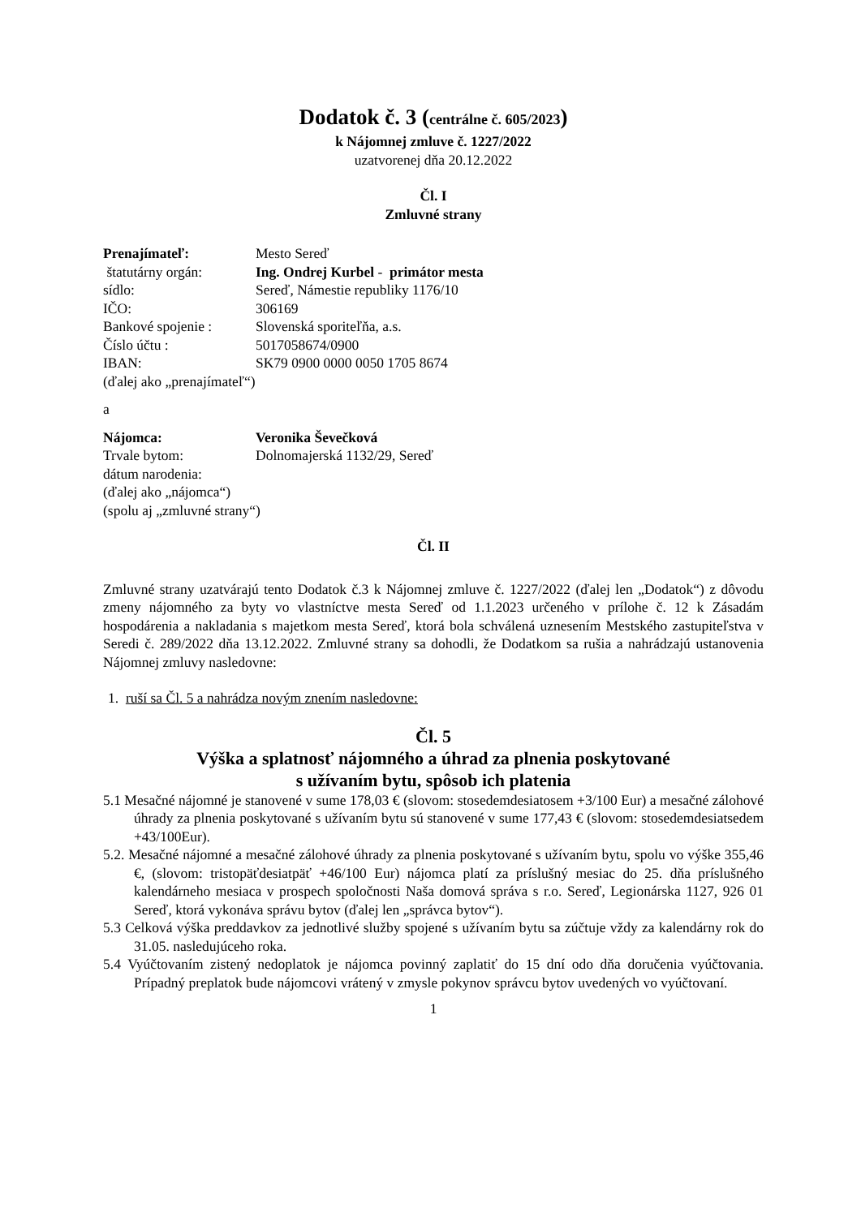Dodatok č. 3 (centrálne č. 605/2023)
k Nájomnej zmluve č. 1227/2022
uzatvorenej dňa 20.12.2022
Čl. I
Zmluvné strany
Prenajímateľ: Mesto Sereď
štatutárny orgán: Ing. Ondrej Kurbel - primátor mesta
sídlo: Sereď, Námestie republiky 1176/10
IČO: 306169
Bankové spojenie : Slovenská sporiteľňa, a.s.
Číslo účtu : 5017058674/0900
IBAN: SK79 0900 0000 0050 1705 8674
(ďalej ako „prenajímateľ“)
a
Nájomca: Veronika Ševečková
Trvale bytom: Dolnomajerská 1132/29, Sereď
dátum narodenia:
(ďalej ako „nájomca“)
(spolu aj „zmluvné strany“)
Čl. II
Zmluvné strany uzatvárajú tento Dodatok č.3 k Nájomnej zmluve č. 1227/2022 (ďalej len „Dodatok“) z dôvodu zmeny nájomného za byty vo vlastníctve mesta Sereď od 1.1.2023 určeného v prílohe č. 12 k Zásadám hospodárenia a nakladania s majetkom mesta Sereď, ktorá bola schválená uznesením Mestského zastupiteľstva v Seredi č. 289/2022 dňa 13.12.2022. Zmluvné strany sa dohodli, že Dodatkom sa rušia a nahrádzajú ustanovenia Nájomnej zmluvy nasledovne:
1. ruší sa Čl. 5 a nahrádza novým znením nasledovne:
Čl. 5
Výška a splatnosť nájomného a úhrad za plnenia poskytované
s užívaním bytu, spôsob ich platenia
5.1 Mesačné nájomné je stanovené v sume 178,03 € (slovom: stosedemdesiatosem +3/100 Eur) a mesačné zálohové úhrady za plnenia poskytované s užívaním bytu sú stanovené v sume 177,43 € (slovom: stosedemdesiatsedem +43/100Eur).
5.2. Mesačné nájomné a mesačné zálohové úhrady za plnenia poskytované s užívaním bytu, spolu vo výške 355,46 €, (slovom: tristopäťdesiatpäť +46/100 Eur) nájomca platí za príslušný mesiac do 25. dňa príslušného kalendárneho mesiaca v prospech spoločnosti Naša domová správa s r.o. Sereď, Legionárska 1127, 926 01 Sereď, ktorá vykonáva správu bytov (ďalej len „správca bytov“).
5.3 Celková výška preddavkov za jednotlivé služby spojené s užívaním bytu sa zúčtuje vždy za kalendárny rok do 31.05. nasledujúceho roka.
5.4 Vyúčtovaním zistený nedoplatok je nájomca povinný zaplatiť do 15 dní odo dňa doručenia vyúčtovania. Prípadný preplatok bude nájomcovi vrátený v zmysle pokynov správcu bytov uvedených vo vyúčtovaní.
1